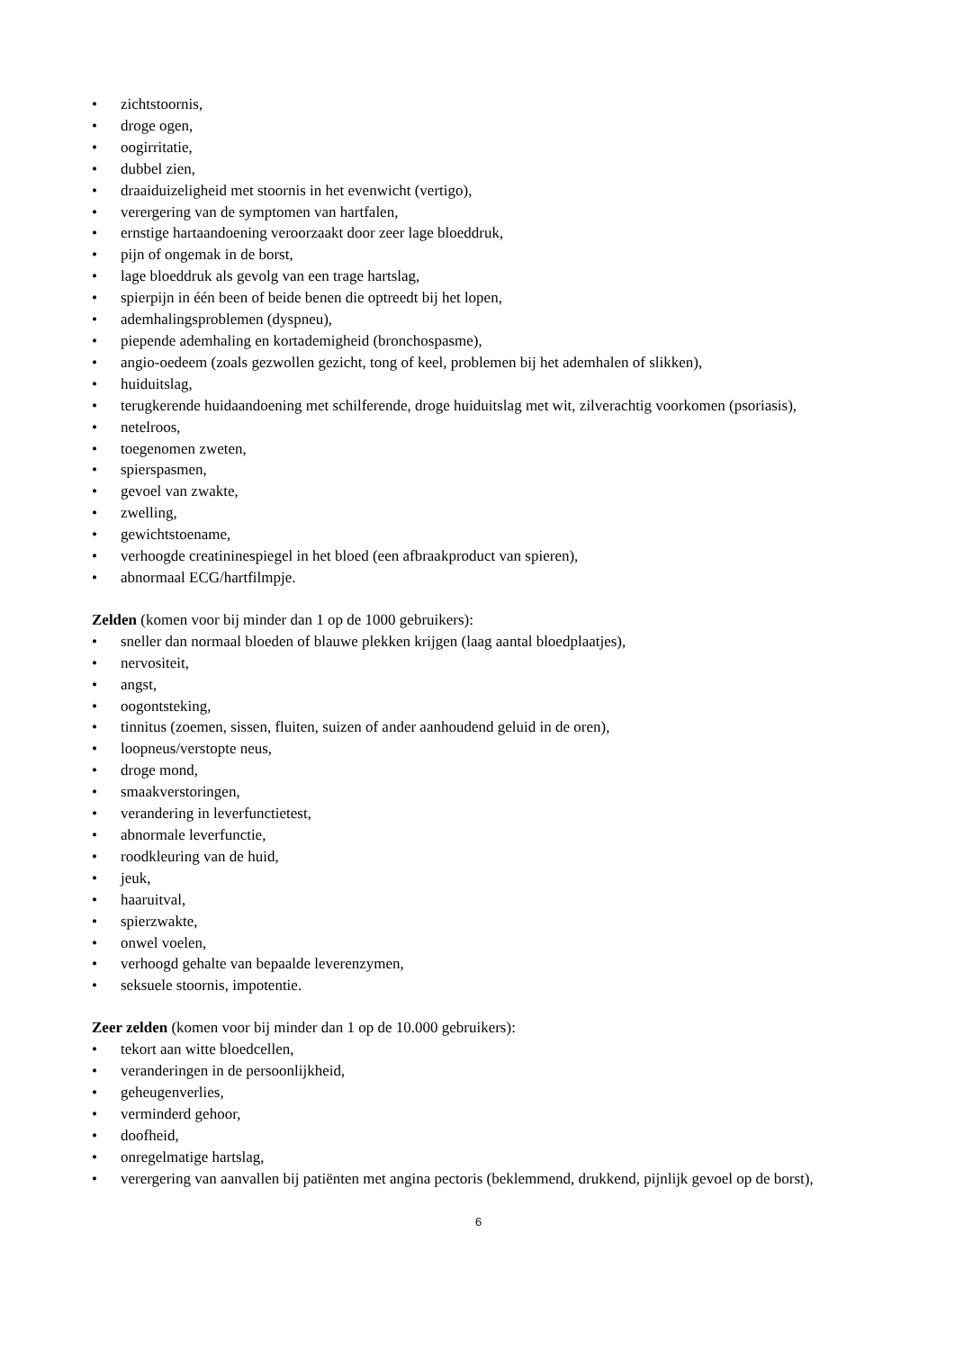• zichtstoornis,
• droge ogen,
• oogirritatie,
• dubbel zien,
• draaiduizeligheid met stoornis in het evenwicht (vertigo),
• verergering van de symptomen van hartfalen,
• ernstige hartaandoening veroorzaakt door zeer lage bloeddruk,
• pijn of ongemak in de borst,
• lage bloeddruk als gevolg van een trage hartslag,
• spierpijn in één been of beide benen die optreedt bij het lopen,
• ademhalingsproblemen (dyspneu),
• piepende ademhaling en kortademigheid (bronchospasme),
• angio-oedeem (zoals gezwollen gezicht, tong of keel, problemen bij het ademhalen of slikken),
• huiduitslag,
• terugkerende huidaandoening met schilferende, droge huiduitslag met wit, zilverachtig voorkomen (psoriasis),
• netelroos,
• toegenomen zweten,
• spierspasmen,
• gevoel van zwakte,
• zwelling,
• gewichtstoename,
• verhoogde creatininespiegel in het bloed (een afbraakproduct van spieren),
• abnormaal ECG/hartfilmpje.
Zelden (komen voor bij minder dan 1 op de 1000 gebruikers):
• sneller dan normaal bloeden of blauwe plekken krijgen (laag aantal bloedplaatjes),
• nervositeit,
• angst,
• oogontsteking,
• tinnitus (zoemen, sissen, fluiten, suizen of ander aanhoudend geluid in de oren),
• loopneus/verstopte neus,
• droge mond,
• smaakverstoringen,
• verandering in leverfunctietest,
• abnormale leverfunctie,
• roodkleuring van de huid,
• jeuk,
• haaruitval,
• spierzwakte,
• onwel voelen,
• verhoogd gehalte van bepaalde leverenzymen,
• seksuele stoornis, impotentie.
Zeer zelden (komen voor bij minder dan 1 op de 10.000 gebruikers):
• tekort aan witte bloedcellen,
• veranderingen in de persoonlijkheid,
• geheugenverlies,
• verminderd gehoor,
• doofheid,
• onregelmatige hartslag,
• verergering van aanvallen bij patiënten met angina pectoris (beklemmend, drukkend, pijnlijk gevoel op de borst),
6